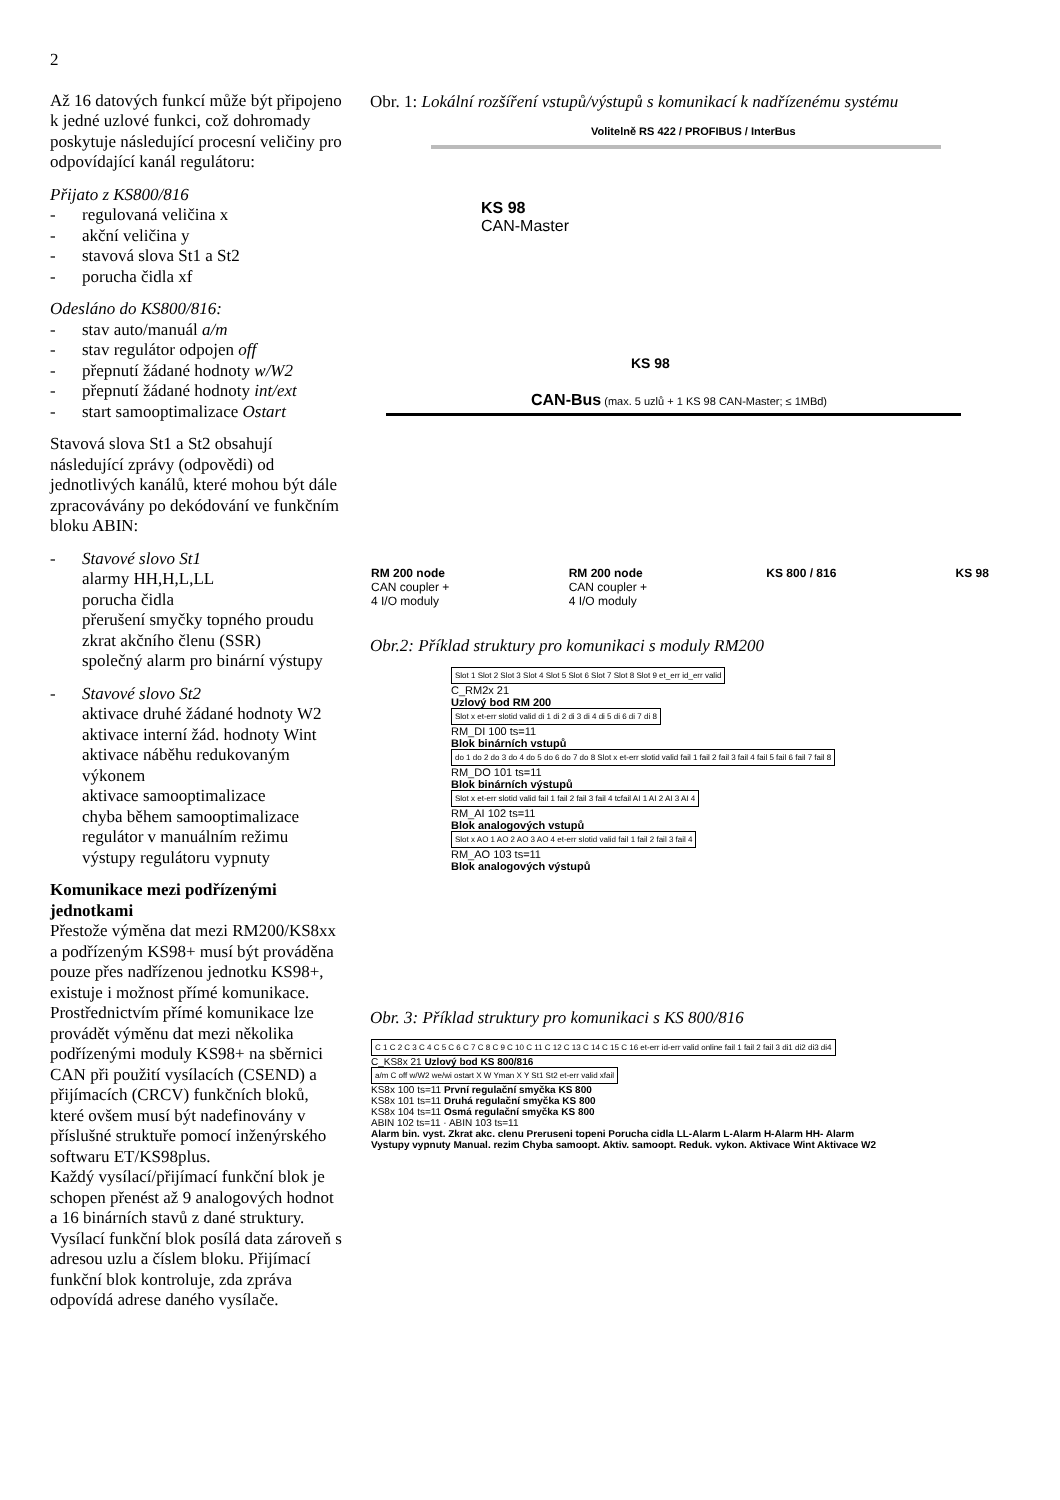2
Až 16 datových funkcí může být připojeno k jedné uzlové funkci, což dohromady poskytuje následující procesní veličiny pro odpovídající kanál regulátoru:
Přijato z KS800/816
- regulovaná veličina x
- akční veličina y
- stavová slova St1 a St2
- porucha čidla xf
Odesláno do KS800/816:
- stav auto/manuál a/m
- stav regulátor odpojen off
- přepnutí žádané hodnoty w/W2
- přepnutí žádané hodnoty int/ext
- start samooptimalizace Ostart
Stavová slova St1 a St2 obsahují následující zprávy (odpovědi) od jednotlivých kanálů, které mohou být dále zpracovávány po dekódování ve funkčním bloku ABIN:
- Stavové slovo St1
alarmy HH,H,L,LL
porucha čidla
přerušení smyčky topného proudu
zkrat akčního členu (SSR)
společný alarm pro binární výstupy
- Stavové slovo St2
aktivace druhé žádané hodnoty W2
aktivace interní žád. hodnoty Wint
aktivace náběhu redukovaným výkonem
aktivace samooptimalizace
chyba během samooptimalizace
regulátor v manuálním režimu
výstupy regulátoru vypnuty
Komunikace mezi podřízenými jednotkami
Přestože výměna dat mezi RM200/KS8xx a podřízeným KS98+ musí být prováděna pouze přes nadřízenou jednotku KS98+, existuje i možnost přímé komunikace.
Prostřednictvím přímé komunikace lze provádět výměnu dat mezi několika podřízenými moduly KS98+ na sběrnici CAN při použití vysílacích (CSEND) a přijímacích (CRCV) funkčních bloků, které ovšem musí být nadefinovány v příslušné struktuře pomocí inženýrského softwaru ET/KS98plus.
Každý vysílací/přijímací funkční blok je schopen přenést až 9 analogových hodnot a 16 binárních stavů z dané struktury. Vysílací funkční blok posílá data zároveň s adresou uzlu a číslem bloku. Přijímací funkční blok kontroluje, zda zpráva odpovídá adrese daného vysílače.
Obr. 1: Lokální rozšíření vstupů/výstupů s komunikací k nadřízenému systému
Volitelně RS 422 / PROFIBUS / InterBus
KS 98
CAN-Master
KS 98
CAN-Bus (max. 5 uzlů + 1 KS 98 CAN-Master; ≤ 1MBd)
RM 200 node
CAN coupler +
4 I/O moduly
RM 200 node
CAN coupler +
4 I/O moduly
KS 800 / 816 KS 98
Obr.2: Příklad struktury pro komunikaci s moduly RM200
Slot 1 Slot 2 Slot 3 Slot 4 Slot 5 Slot 6 Slot 7 Slot 8 Slot 9 et_err id_err valid
C_RM2x 21
Uzlový bod RM 200
Slot x et-err slotid valid di 1 di 2 di 3 di 4 di 5 di 6 di 7 di 8
RM_DI 100 ts=11
Blok binárních vstupů
do 1 do 2 do 3 do 4 do 5 do 6 do 7 do 8 Slot x et-err slotid valid fail 1 fail 2 fail 3 fail 4 fail 5 fail 6 fail 7 fail 8
RM_DO 101 ts=11
Blok binárních výstupů
Slot x et-err slotid valid fail 1 fail 2 fail 3 fail 4 tcfail AI 1 AI 2 AI 3 AI 4
RM_AI 102 ts=11
Blok analogových vstupů
Slot x AO 1 AO 2 AO 3 AO 4 et-err slotid valid fail 1 fail 2 fail 3 fail 4
RM_AO 103 ts=11
Blok analogových výstupů
Obr. 3: Příklad struktury pro komunikaci s KS 800/816
C 1 C 2 C 3 C 4 C 5 C 6 C 7 C 8 C 9 C 10 C 11 C 12 C 13 C 14 C 15 C 16 et-err id-err valid online fail 1 fail 2 fail 3 di1 di2 di3 di4
C_KS8x 21 Uzlový bod KS 800/816
a/m C off w/W2 we/wi ostart X W Yman X Y St1 St2 et-err valid xfail
KS8x 100 ts=11 První regulační smyčka KS 800
KS8x 101 ts=11 Druhá regulační smyčka KS 800
KS8x 104 ts=11 Osmá regulační smyčka KS 800
ABIN 102 ts=11 · ABIN 103 ts=11
Alarm bin. vyst. Zkrat akc. clenu Preruseni topeni Porucha cidla LL-Alarm L-Alarm H-Alarm HH- Alarm
Vystupy vypnuty Manual. rezim Chyba samoopt. Aktiv. samoopt. Reduk. vykon. Aktivace Wint Aktivace W2